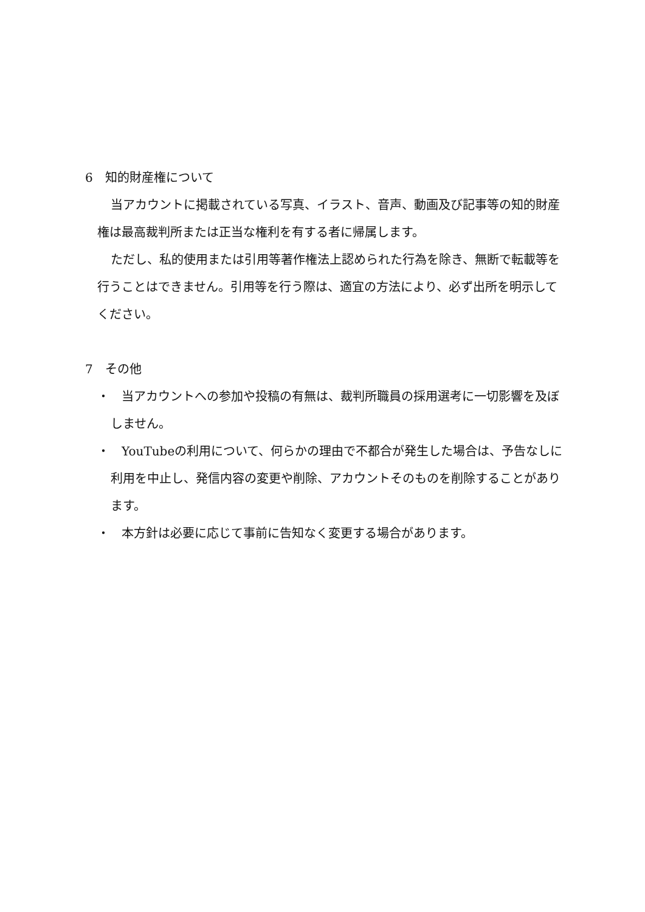6　知的財産権について
当アカウントに掲載されている写真、イラスト、音声、動画及び記事等の知的財産権は最高裁判所または正当な権利を有する者に帰属します。
ただし、私的使用または引用等著作権法上認められた行為を除き、無断で転載等を行うことはできません。引用等を行う際は、適宜の方法により、必ず出所を明示してください。
7　その他
・　当アカウントへの参加や投稿の有無は、裁判所職員の採用選考に一切影響を及ぼしません。
・　YouTubeの利用について、何らかの理由で不都合が発生した場合は、予告なしに利用を中止し、発信内容の変更や削除、アカウントそのものを削除することがあります。
・　本方針は必要に応じて事前に告知なく変更する場合があります。